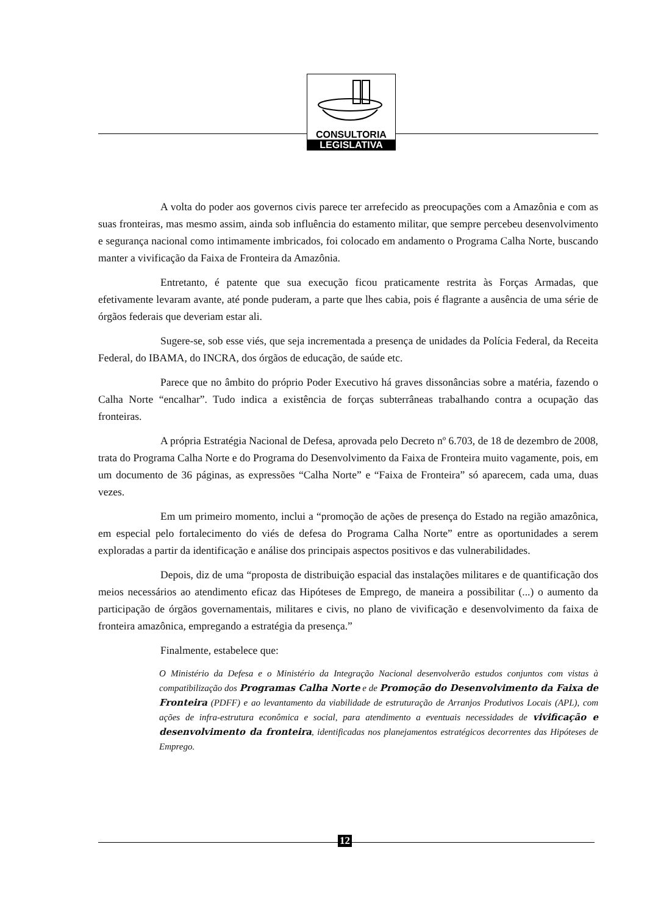CONSULTORIA
LEGISLATIVA
A volta do poder aos governos civis parece ter arrefecido as preocupações com a Amazônia e com as suas fronteiras, mas mesmo assim, ainda sob influência do estamento militar, que sempre percebeu desenvolvimento e segurança nacional como intimamente imbricados, foi colocado em andamento o Programa Calha Norte, buscando manter a vivificação da Faixa de Fronteira da Amazônia.
Entretanto, é patente que sua execução ficou praticamente restrita às Forças Armadas, que efetivamente levaram avante, até ponde puderam, a parte que lhes cabia, pois é flagrante a ausência de uma série de órgãos federais que deveriam estar ali.
Sugere-se, sob esse viés, que seja incrementada a presença de unidades da Polícia Federal, da Receita Federal, do IBAMA, do INCRA, dos órgãos de educação, de saúde etc.
Parece que no âmbito do próprio Poder Executivo há graves dissonâncias sobre a matéria, fazendo o Calha Norte “encalhar”. Tudo indica a existência de forças subterrâneas trabalhando contra a ocupação das fronteiras.
A própria Estratégia Nacional de Defesa, aprovada pelo Decreto nº 6.703, de 18 de dezembro de 2008, trata do Programa Calha Norte e do Programa do Desenvolvimento da Faixa de Fronteira muito vagamente, pois, em um documento de 36 páginas, as expressões “Calha Norte” e “Faixa de Fronteira” só aparecem, cada uma, duas vezes.
Em um primeiro momento, inclui a “promoção de ações de presença do Estado na região amazônica, em especial pelo fortalecimento do viés de defesa do Programa Calha Norte” entre as oportunidades a serem exploradas a partir da identificação e análise dos principais aspectos positivos e das vulnerabilidades.
Depois, diz de uma “proposta de distribuição espacial das instalações militares e de quantificação dos meios necessários ao atendimento eficaz das Hipóteses de Emprego, de maneira a possibilitar (...) o aumento da participação de órgãos governamentais, militares e civis, no plano de vivificação e desenvolvimento da faixa de fronteira amazônica, empregando a estratégia da presença.”
Finalmente, estabelece que:
O Ministério da Defesa e o Ministério da Integração Nacional desenvolverão estudos conjuntos com vistas à compatibilização dos Programas Calha Norte e de Promoção do Desenvolvimento da Faixa de Fronteira (PDFF) e ao levantamento da viabilidade de estruturação de Arranjos Produtivos Locais (APL), com ações de infra-estrutura econômica e social, para atendimento a eventuais necessidades de vivificação e desenvolvimento da fronteira, identificadas nos planejamentos estratégicos decorrentes das Hipóteses de Emprego.
12